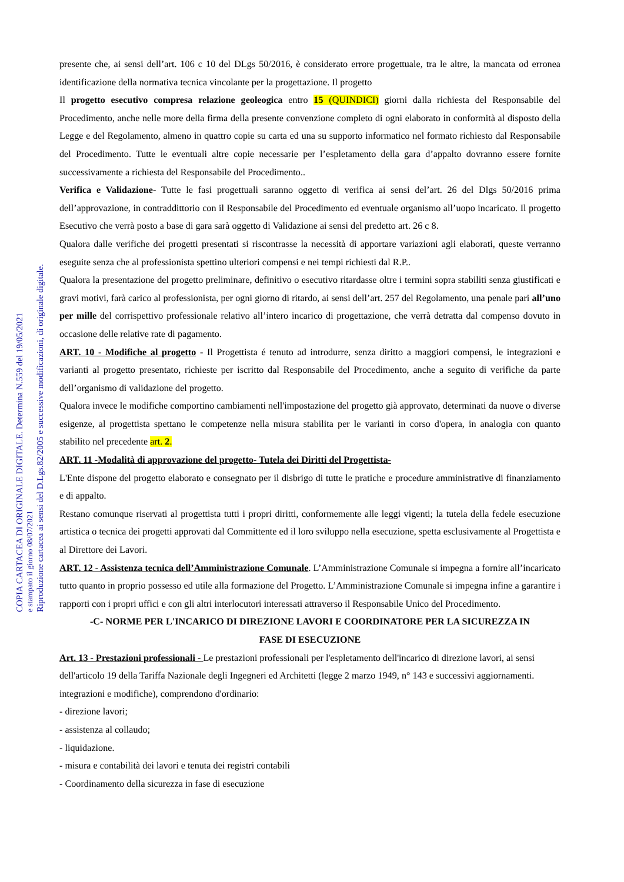presente che, ai sensi dell’art. 106 c 10 del DLgs 50/2016, è considerato errore progettuale, tra le altre, la mancata od erronea identificazione della normativa tecnica vincolante per la progettazione. Il progetto
Il progetto esecutivo compresa relazione geoleogica entro 15 (QUINDICI) giorni dalla richiesta del Responsabile del Procedimento, anche nelle more della firma della presente convenzione completo di ogni elaborato in conformità al disposto della Legge e del Regolamento, almeno in quattro copie su carta ed una su supporto informatico nel formato richiesto dal Responsabile del Procedimento. Tutte le eventuali altre copie necessarie per l’espletamento della gara d’appalto dovranno essere fornite successivamente a richiesta del Responsabile del Procedimento..
Verifica e Validazione- Tutte le fasi progettuali saranno oggetto di verifica ai sensi del’art. 26 del Dlgs 50/2016 prima dell’approvazione, in contraddittorio con il Responsabile del Procedimento ed eventuale organismo all’uopo incaricato. Il progetto Esecutivo che verrà posto a base di gara sarà oggetto di Validazione ai sensi del predetto art. 26 c 8.
Qualora dalle verifiche dei progetti presentati si riscontrasse la necessità di apportare variazioni agli elaborati, queste verranno eseguite senza che al professionista spettino ulteriori compensi e nei tempi richiesti dal R.P..
Qualora la presentazione del progetto preliminare, definitivo o esecutivo ritardasse oltre i termini sopra stabiliti senza giustificati e gravi motivi, farà carico al professionista, per ogni giorno di ritardo, ai sensi dell’art. 257 del Regolamento, una penale pari all’uno per mille del corrispettivo professionale relativo all’intero incarico di progettazione, che verrà detratta dal compenso dovuto in occasione delle relative rate di pagamento.
ART. 10 - Modifiche al progetto - Il Progettista é tenuto ad introdurre, senza diritto a maggiori compensi, le integrazioni e varianti al progetto presentato, richieste per iscritto dal Responsabile del Procedimento, anche a seguito di verifiche da parte dell’organismo di validazione del progetto.
Qualora invece le modifiche comportino cambiamenti nell'impostazione del progetto già approvato, determinati da nuove o diverse esigenze, al progettista spettano le competenze nella misura stabilita per le varianti in corso d'opera, in analogia con quanto stabilito nel precedente art. 2.
ART. 11 -Modalità di approvazione del progetto- Tutela dei Diritti del Progettista-
L'Ente dispone del progetto elaborato e consegnato per il disbrigo di tutte le pratiche e procedure amministrative di finanziamento e di appalto.
Restano comunque riservati al progettista tutti i propri diritti, conformemente alle leggi vigenti; la tutela della fedele esecuzione artistica o tecnica dei progetti approvati dal Committente ed il loro sviluppo nella esecuzione, spetta esclusivamente al Progettista e al Direttore dei Lavori.
ART. 12 - Assistenza tecnica dell’Amministrazione Comunale. L’Amministrazione Comunale si impegna a fornire all’incaricato tutto quanto in proprio possesso ed utile alla formazione del Progetto. L’Amministrazione Comunale si impegna infine a garantire i rapporti con i propri uffici e con gli altri interlocutori interessati attraverso il Responsabile Unico del Procedimento.
-C- NORME PER L'INCARICO DI DIREZIONE LAVORI E COORDINATORE PER LA SICUREZZA IN
FASE DI ESECUZIONE
Art. 13 - Prestazioni professionali - Le prestazioni professionali per l'espletamento dell'incarico di direzione lavori, ai sensi dell'articolo 19 della Tariffa Nazionale degli Ingegneri ed Architetti (legge 2 marzo 1949, n° 143 e successivi aggiornamenti. integrazioni e modifiche), comprendono d'ordinario:
- direzione lavori;
- assistenza al collaudo;
- liquidazione.
- misura e contabilità dei lavori e tenuta dei registri contabili
- Coordinamento della sicurezza in fase di esecuzione
COPIA CARTACEA DI ORIGINALE DIGITALE. Determina N.559 del 19/05/2021
e stampato il giorno 08/07/2021
Riproduzione cartacea ai sensi del D.Lgs.82/2005 e successive modificazioni, di originale digitale.